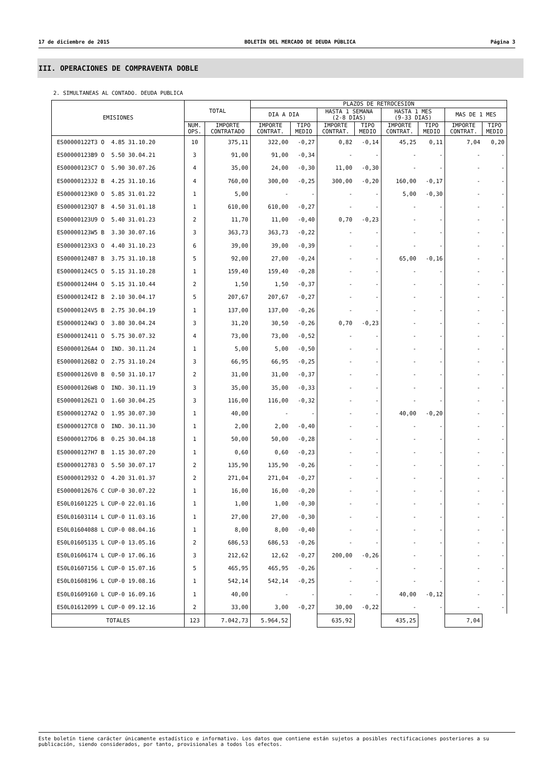17 de diciembre de 2015 BOLETÍN DEL MERCADO DE DEUDA PÚBLICA Página 3
III. OPERACIONES DE COMPRAVENTA DOBLE
2. SIMULTANEAS AL CONTADO. DEUDA PUBLICA
| EMISIONES | TOTAL | | PLAZOS DE RETROCESION | | | | | | | |
| --- | --- | --- | --- | --- | --- | --- | --- | --- | --- | --- |
| | | | DIA A DIA | | HASTA 1 SEMANA (2-8 DIAS) | | HASTA 1 MES (9-33 DIAS) | | MAS DE 1 MES | |
| | NUM. OPS. | IMPORTE CONTRATADO | IMPORTE CONTRAT. | TIPO MEDIO | IMPORTE CONTRAT. | TIPO MEDIO | IMPORTE CONTRAT. | TIPO MEDIO | IMPORTE CONTRAT. | TIPO MEDIO |
| ES00000122T3 O 4.85 31.10.20 | 10 | 375,11 | 322,00 | -0,27 | 0,82 | -0,14 | 45,25 | 0,11 | 7,04 | 0,20 |
| ES00000123B9 O 5.50 30.04.21 | 3 | 91,00 | 91,00 | -0,34 | - | - | - | - | - | - |
| ES00000123C7 O 5.90 30.07.26 | 4 | 35,00 | 24,00 | -0,30 | 11,00 | -0,30 | - | - | - | - |
| ES00000123J2 B 4.25 31.10.16 | 4 | 760,00 | 300,00 | -0,25 | 300,00 | -0,20 | 160,00 | -0,17 | - | - |
| ES00000123K0 O 5.85 31.01.22 | 1 | 5,00 | - | - | - | - | 5,00 | -0,30 | - | - |
| ES00000123Q7 B 4.50 31.01.18 | 1 | 610,00 | 610,00 | -0,27 | - | - | - | - | - | - |
| ES00000123U9 O 5.40 31.01.23 | 2 | 11,70 | 11,00 | -0,40 | 0,70 | -0,23 | - | - | - | - |
| ES00000123W5 B 3.30 30.07.16 | 3 | 363,73 | 363,73 | -0,22 | - | - | - | - | - | - |
| ES00000123X3 O 4.40 31.10.23 | 6 | 39,00 | 39,00 | -0,39 | - | - | - | - | - | - |
| ES00000124B7 B 3.75 31.10.18 | 5 | 92,00 | 27,00 | -0,24 | - | - | 65,00 | -0,16 | - | - |
| ES00000124C5 O 5.15 31.10.28 | 1 | 159,40 | 159,40 | -0,28 | - | - | - | - | - | - |
| ES00000124H4 O 5.15 31.10.44 | 2 | 1,50 | 1,50 | -0,37 | - | - | - | - | - | - |
| ES00000124I2 B 2.10 30.04.17 | 5 | 207,67 | 207,67 | -0,27 | - | - | - | - | - | - |
| ES00000124V5 B 2.75 30.04.19 | 1 | 137,00 | 137,00 | -0,26 | - | - | - | - | - | - |
| ES00000124W3 O 3.80 30.04.24 | 3 | 31,20 | 30,50 | -0,26 | 0,70 | -0,23 | - | - | - | - |
| ES0000012411 O 5.75 30.07.32 | 4 | 73,00 | 73,00 | -0,52 | - | - | - | - | - | - |
| ES00000126A4 O IND. 30.11.24 | 1 | 5,00 | 5,00 | -0,50 | - | - | - | - | - | - |
| ES00000126B2 O 2.75 31.10.24 | 3 | 66,95 | 66,95 | -0,25 | - | - | - | - | - | - |
| ES00000126V0 B 0.50 31.10.17 | 2 | 31,00 | 31,00 | -0,37 | - | - | - | - | - | - |
| ES00000126W8 O IND. 30.11.19 | 3 | 35,00 | 35,00 | -0,33 | - | - | - | - | - | - |
| ES00000126Z1 O 1.60 30.04.25 | 3 | 116,00 | 116,00 | -0,32 | - | - | - | - | - | - |
| ES00000127A2 O 1.95 30.07.30 | 1 | 40,00 | - | - | - | - | 40,00 | -0,20 | - | - |
| ES00000127C8 O IND. 30.11.30 | 1 | 2,00 | 2,00 | -0,40 | - | - | - | - | - | - |
| ES00000127D6 B 0.25 30.04.18 | 1 | 50,00 | 50,00 | -0,28 | - | - | - | - | - | - |
| ES00000127H7 B 1.15 30.07.20 | 1 | 0,60 | 0,60 | -0,23 | - | - | - | - | - | - |
| ES0000012783 O 5.50 30.07.17 | 2 | 135,90 | 135,90 | -0,26 | - | - | - | - | - | - |
| ES0000012932 O 4.20 31.01.37 | 2 | 271,04 | 271,04 | -0,27 | - | - | - | - | - | - |
| ES0000012676 C CUP-0 30.07.22 | 1 | 16,00 | 16,00 | -0,20 | - | - | - | - | - | - |
| ES0L01601225 L CUP-0 22.01.16 | 1 | 1,00 | 1,00 | -0,30 | - | - | - | - | - | - |
| ES0L01603114 L CUP-0 11.03.16 | 1 | 27,00 | 27,00 | -0,30 | - | - | - | - | - | - |
| ES0L01604088 L CUP-0 08.04.16 | 1 | 8,00 | 8,00 | -0,40 | - | - | - | - | - | - |
| ES0L01605135 L CUP-0 13.05.16 | 2 | 686,53 | 686,53 | -0,26 | - | - | - | - | - | - |
| ES0L01606174 L CUP-0 17.06.16 | 3 | 212,62 | 12,62 | -0,27 | 200,00 | -0,26 | - | - | - | - |
| ES0L01607156 L CUP-0 15.07.16 | 5 | 465,95 | 465,95 | -0,26 | - | - | - | - | - | - |
| ES0L01608196 L CUP-0 19.08.16 | 1 | 542,14 | 542,14 | -0,25 | - | - | - | - | - | - |
| ES0L01609160 L CUP-0 16.09.16 | 1 | 40,00 | - | - | - | - | 40,00 | -0,12 | - | - |
| ES0L01612099 L CUP-0 09.12.16 | 2 | 33,00 | 3,00 | -0,27 | 30,00 | -0,22 | - | - | - | - |
| TOTALES | 123 | 7.042,73 | 5.964,52 | | 635,92 | | 435,25 | | 7,04 | |
Este boletín tiene carácter únicamente estadístico e informativo. Los datos que contiene están sujetos a posibles rectificaciones posteriores a su publicación, siendo considerados, por tanto, provisionales a todos los efectos.